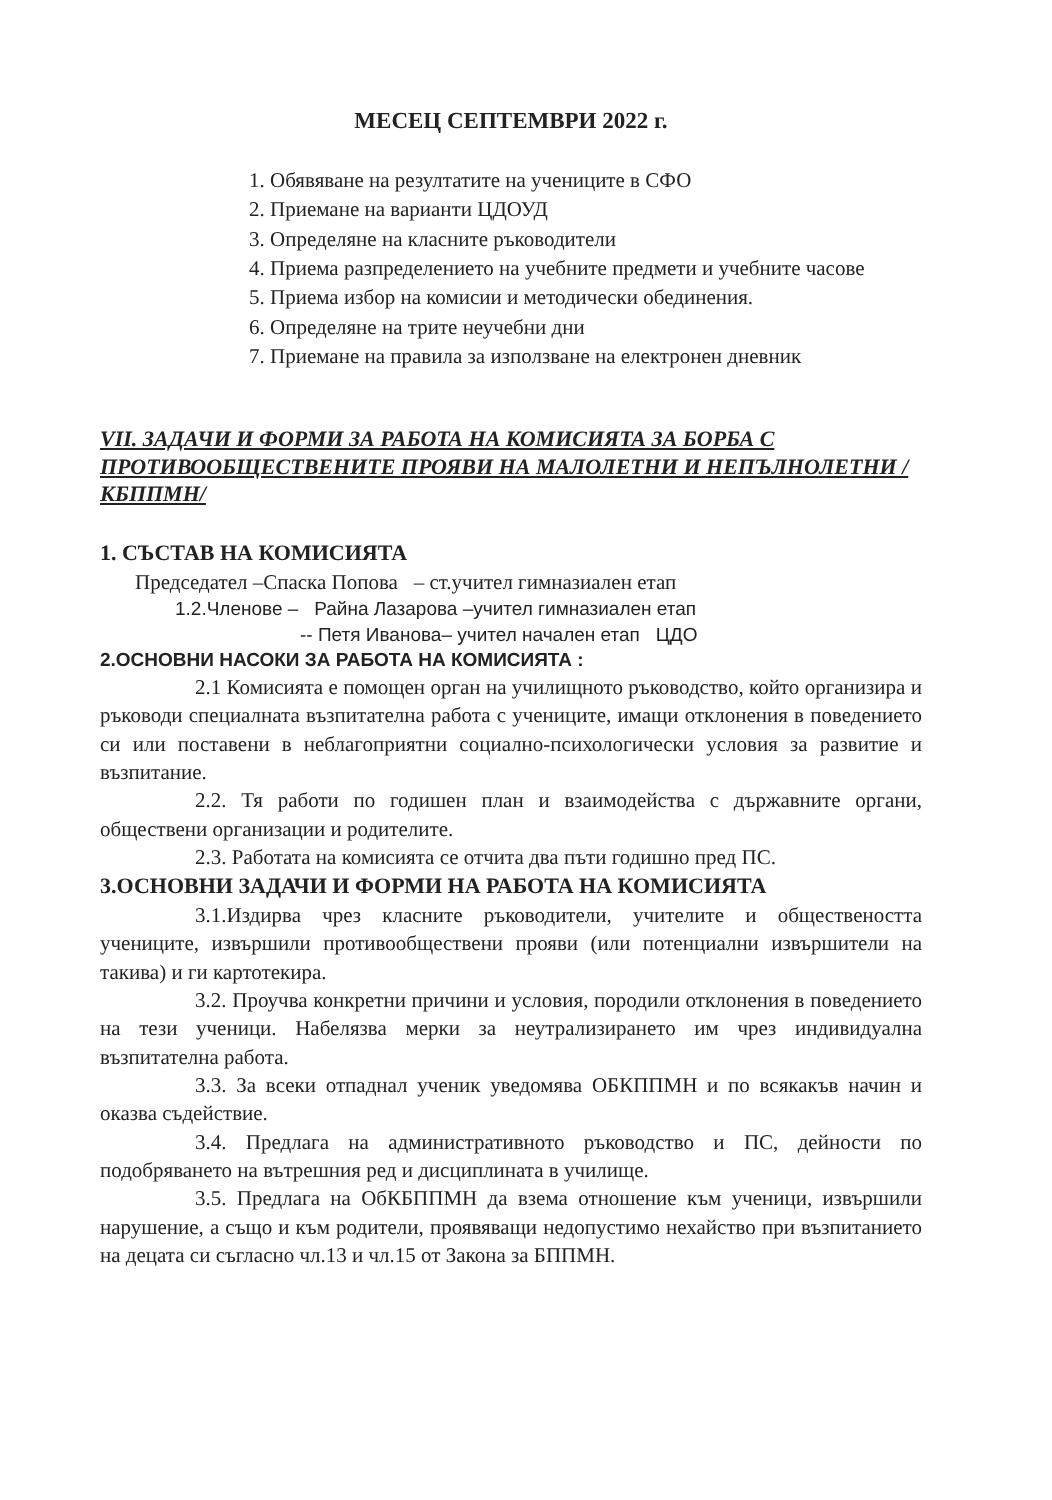МЕСЕЦ СЕПТЕМВРИ 2022 г.
1. Обявяване на резултатите на учениците в СФО
2. Приемане на варианти ЦДОУД
3. Определяне на класните ръководители
4. Приема разпределението на учебните предмети и учебните часове
5. Приема избор на комисии и методически обединения.
6. Определяне на трите неучебни дни
7. Приемане на правила за използване на електронен дневник
VII. ЗАДАЧИ И ФОРМИ ЗА РАБОТА НА КОМИСИЯТА ЗА БОРБА С ПРОТИВООБЩЕСТВЕНИТЕ ПРОЯВИ НА МАЛОЛЕТНИ И НЕПЪЛНОЛЕТНИ /КБППМН/
1. СЪСТАВ НА КОМИСИЯТА
Председател –Спаска Попова – ст.учител гимназиален етап
1.2.Членове – Райна Лазарова –учител гимназиален етап
-- Петя Иванова– учител начален етап ЦДО
2.ОСНОВНИ НАСОКИ ЗА РАБОТА НА КОМИСИЯТА :
2.1 Комисията е помощен орган на училищното ръководство, който организира и ръководи специалната възпитателна работа с учениците, имащи отклонения в поведението си или поставени в неблагоприятни социално-психологически условия за развитие и възпитание.
2.2. Тя работи по годишен план и взаимодейства с държавните органи, обществени организации и родителите.
2.3. Работата на комисията се отчита два пъти годишно пред ПС.
3.ОСНОВНИ ЗАДАЧИ И ФОРМИ НА РАБОТА НА КОМИСИЯТА
3.1.Издирва чрез класните ръководители, учителите и обществеността учениците, извършили противообществени прояви (или потенциални извършители на такива) и ги картотекира.
3.2. Проучва конкретни причини и условия, породили отклонения в поведението на тези ученици. Набелязва мерки за неутрализирането им чрез индивидуална възпитателна работа.
3.3. За всеки отпаднал ученик уведомява ОБКППМН и по всякакъв начин и оказва съдействие.
3.4. Предлага на административното ръководство и ПС, дейности по подобряването на вътрешния ред и дисциплината в училище.
3.5. Предлага на ОбКБППМН да взема отношение към ученици, извършили нарушение, а също и към родители, проявяващи недопустимо нехайство при възпитанието на децата си съгласно чл.13 и чл.15 от Закона за БППМН.